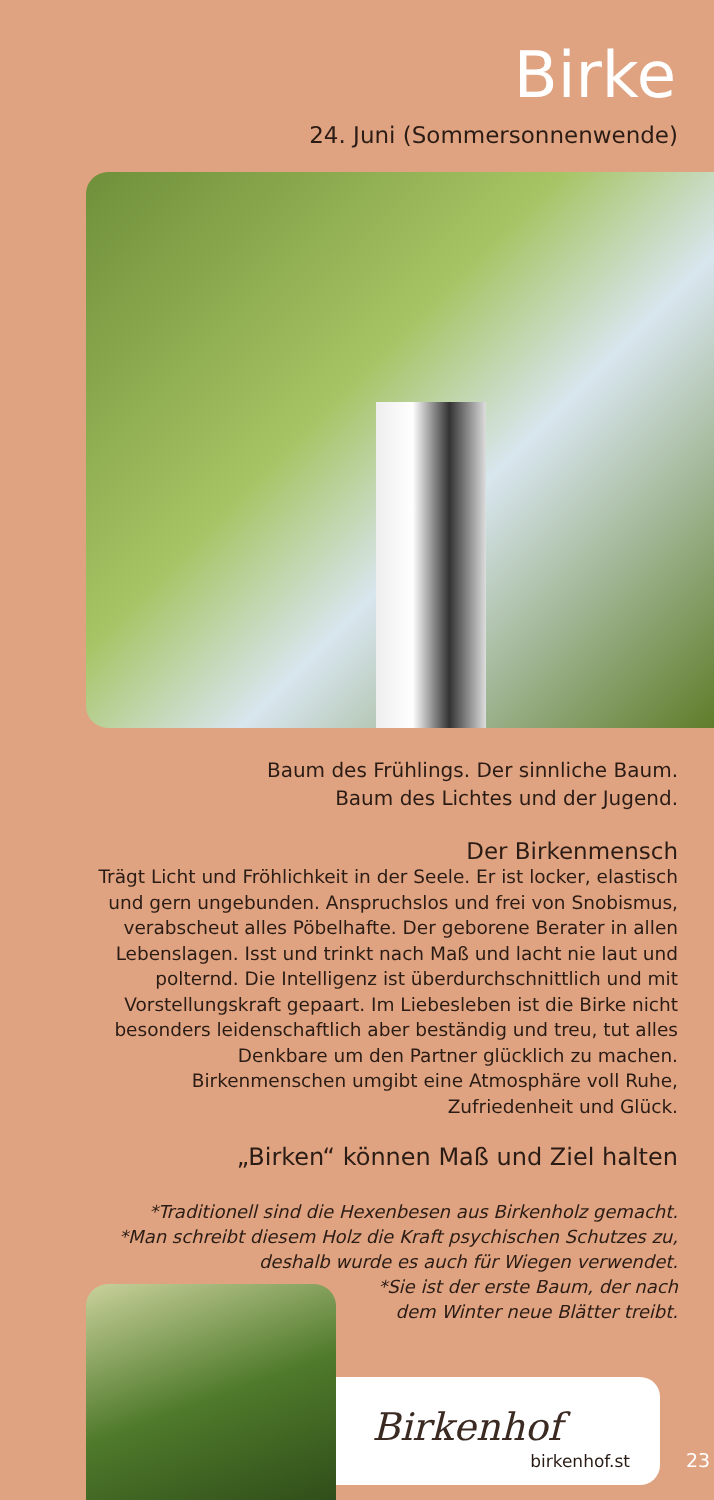Birke
24. Juni (Sommersonnenwende)
Baum des Frühlings. Der sinnliche Baum.
Baum des Lichtes und der Jugend.
Der Birkenmensch
Trägt Licht und Fröhlichkeit in der Seele. Er ist locker, elastisch
und gern ungebunden. Anspruchslos und frei von Snobismus,
verabscheut alles Pöbelhafte. Der geborene Berater in allen
Lebenslagen. Isst und trinkt nach Maß und lacht nie laut und
polternd. Die Intelligenz ist überdurchschnittlich und mit
Vorstellungskraft gepaart. Im Liebesleben ist die Birke nicht
besonders leidenschaftlich aber beständig und treu, tut alles
Denkbare um den Partner glücklich zu machen.
Birkenmenschen umgibt eine Atmosphäre voll Ruhe,
Zufriedenheit und Glück.
„Birken“ können Maß und Ziel halten
*Traditionell sind die Hexenbesen aus Birkenholz gemacht.
*Man schreibt diesem Holz die Kraft psychischen Schutzes zu,
deshalb wurde es auch für Wiegen verwendet.
*Sie ist der erste Baum, der nach
dem Winter neue Blätter treibt.
Birkenhof
birkenhof.st
23